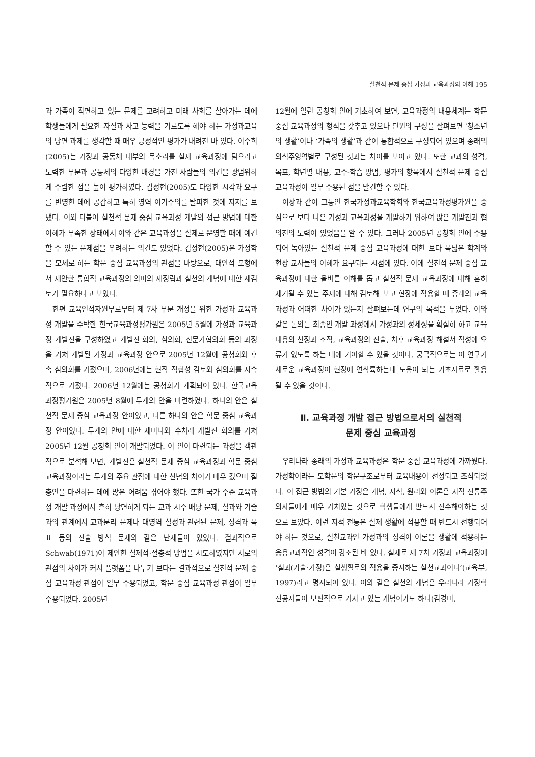실천적 문제 중심 가정과 교육과정의 이해 195
과 가족이 직면하고 있는 문제를 고려하고 미래 사회를 살아가는 데에 학생들에게 필요한 자질과 사고 능력을 기르도록 해야 하는 가정과교육의 당면 과제를 생각할 때 매우 긍정적인 평가가 내려진 바 있다. 이수희(2005)는 가정과 공동체 내부의 목소리를 실제 교육과정에 담으려고 노력한 부분과 공동체의 다양한 배경을 가진 사람들의 의견을 광범위하게 수렴한 점을 높이 평가하였다. 김정현(2005)도 다양한 시각과 요구를 반영한 데에 공감하고 특히 영역 이기주의를 탈피한 것에 지지를 보냈다. 이와 더불어 실천적 문제 중심 교육과정 개발의 접근 방법에 대한 이해가 부족한 상태에서 이와 같은 교육과정을 실제로 운영할 때에 예견할 수 있는 문제점을 우려하는 의견도 있었다. 김정현(2005)은 가정학을 모체로 하는 학문 중심 교육과정의 관점을 바탕으로, 대안적 모형에서 제안한 통합적 교육과정의 의미의 재정립과 실천의 개념에 대한 재검토가 필요하다고 보았다.
한편 교육인적자원부로부터 제 7차 부분 개정을 위한 가정과 교육과정 개발을 수탁한 한국교육과정평가원은 2005년 5월에 가정과 교육과정 개발진을 구성하였고 개발진 회의, 심의회, 전문가협의회 등의 과정을 거쳐 개발된 가정과 교육과정 안으로 2005년 12월에 공청회와 후속 심의회를 가졌으며, 2006년에는 현작 적합성 검토와 심의회를 지속적으로 가졌다. 2006년 12월에는 공청회가 계획되어 있다. 한국교육과정평가원은 2005년 8월에 두개의 안을 마련하였다. 하나의 안은 실천적 문제 중심 교육과정 안이었고, 다른 하나의 안은 학문 중심 교육과정 안이었다. 두개의 안에 대한 세미나와 수차례 개발진 회의를 거쳐 2005년 12월 공청회 안이 개발되었다. 이 안이 마련되는 과정을 객관적으로 분석해 보면, 개발진은 실천적 문제 중심 교육과정과 학문 중심 교육과정이라는 두개의 주요 관점에 대한 신념의 차이가 매우 컸으며 절충안을 마련하는 데에 많은 어려움 겪어야 했다. 또한 국가 수준 교육과정 개발 과정에서 흔히 당면하게 되는 교과 시수 배당 문제, 실과와 기술과의 관계에서 교과분리 문제나 대영역 설정과 관련된 문제, 성격과 목표 등의 진술 방식 문제와 같은 난제들이 있었다. 결과적으로 Schwab(1971)이 제안한 실제적·절충적 방법을 시도하였지만 서로의 관점의 차이가 커서 플랫폼을 나누기 보다는 결과적으로 실천적 문제 중심 교육과정 관점이 일부 수용되었고, 학문 중심 교육과정 관점이 일부 수용되었다. 2005년
12월에 열린 공청회 안에 기초하여 보면, 교육과정의 내용체계는 학문 중심 교육과정의 형식을 갖추고 있으나 단원의 구성을 살펴보면 ‘청소년의 생활’이나 ‘가족의 생활’과 같이 통합적으로 구성되어 있으며 종래의 의식주영역별로 구성된 것과는 차이를 보이고 있다. 또한 교과의 성격, 목표, 학년별 내용, 교수-학습 방법, 평가의 항목에서 실천적 문제 중심 교육과정이 일부 수용된 점을 발견할 수 있다.
이상과 같이 그동안 한국가정과교육학회와 한국교육과정평가원을 중심으로 보다 나은 가정과 교육과정을 개발하기 위하여 많은 개발진과 협의진의 노력이 있었음을 알 수 있다. 그러나 2005년 공청회 안에 수용되어 녹아있는 실천적 문제 중심 교육과정에 대한 보다 폭넓은 학계와 현장 교사들의 이해가 요구되는 시점에 있다. 이에 실천적 문제 중심 교육과정에 대한 올바른 이해를 돕고 실천적 문제 교육과정에 대해 흔히 제기될 수 있는 주제에 대해 검토해 보고 현장에 적용할 때 종래의 교육과정과 어떠한 차이가 있는지 살펴보는데 연구의 목적을 두었다. 이와 같은 논의는 최종안 개발 과정에서 가정과의 정체성을 확실히 하고 교육내용의 선정과 조직, 교육과정의 진술, 차후 교육과정 해설서 작성에 오류가 없도록 하는 데에 기여할 수 있을 것이다. 궁극적으로는 이 연구가 새로운 교육과정이 현장에 연착륙하는데 도움이 되는 기초자료로 활용될 수 있을 것이다.
Ⅱ. 교육과정 개발 접근 방법으로서의 실천적
문제 중심 교육과정
우리나라 종래의 가정과 교육과정은 학문 중심 교육과정에 가까웠다. 가정학이라는 모학문의 학문구조로부터 교육내용이 선정되고 조직되었다. 이 접근 방법의 기본 가정은 개념, 지식, 원리와 이론은 지적 전통주의자들에게 매우 가치있는 것으로 학생들에게 반드시 전수해야하는 것으로 보았다. 이런 지적 전통은 실제 생활에 적용할 때 반드시 선행되어야 하는 것으로, 실천교과인 가정과의 성격이 이론을 생활에 적용하는 응용교과적인 성격이 강조된 바 있다. 실제로 제 7차 가정과 교육과정에 ‘실과(기술·가정)은 실생활로의 적용을 중시하는 실천교과이다’(교육부, 1997)라고 명시되어 있다. 이와 같은 실천의 개념은 우리나라 가정학 전공자들이 보편적으로 가지고 있는 개념이기도 하다(김경미,